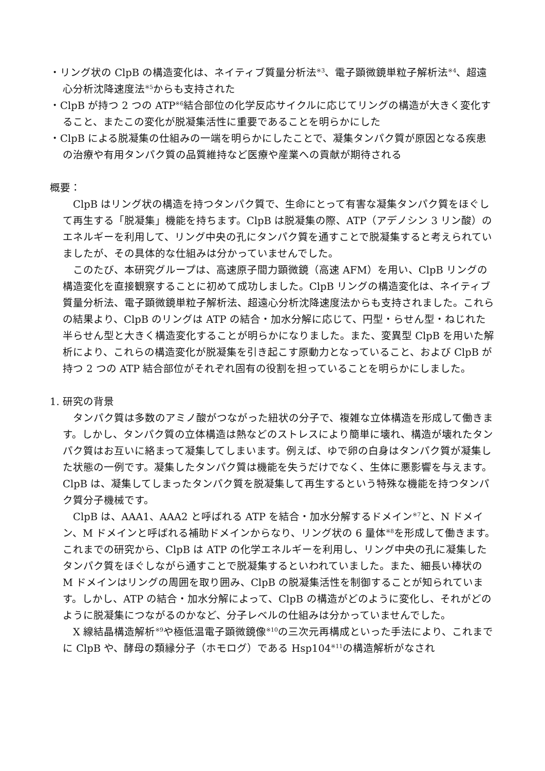・リング状の ClpB の構造変化は、ネイティブ質量分析法<sup>※3</sup>、電子顕微鏡単粒子解析法<sup>※4</sup>、超遠心分析沈降速度法<sup>※5</sup>からも支持された
・ClpB が持つ 2 つの ATP<sup>※6</sup>結合部位の化学反応サイクルに応じてリングの構造が大きく変化すること、またこの変化が脱凝集活性に重要であることを明らかにした
・ClpB による脱凝集の仕組みの一端を明らかにしたことで、凝集タンパク質が原因となる疾患の治療や有用タンパク質の品質維持など医療や産業への貢献が期待される
概要：
ClpB はリング状の構造を持つタンパク質で、生命にとって有害な凝集タンパク質をほぐして再生する「脱凝集」機能を持ちます。ClpB は脱凝集の際、ATP（アデノシン 3 リン酸）のエネルギーを利用して、リング中央の孔にタンパク質を通すことで脱凝集すると考えられていましたが、その具体的な仕組みは分かっていませんでした。
このたび、本研究グループは、高速原子間力顕微鏡（高速 AFM）を用い、ClpB リングの構造変化を直接観察することに初めて成功しました。ClpB リングの構造変化は、ネイティブ質量分析法、電子顕微鏡単粒子解析法、超遠心分析沈降速度法からも支持されました。これらの結果より、ClpB のリングは ATP の結合・加水分解に応じて、円型・らせん型・ねじれた半らせん型と大きく構造変化することが明らかになりました。また、変異型 ClpB を用いた解析により、これらの構造変化が脱凝集を引き起こす原動力となっていること、および ClpB が持つ 2 つの ATP 結合部位がそれぞれ固有の役割を担っていることを明らかにしました。
1. 研究の背景
タンパク質は多数のアミノ酸がつながった紐状の分子で、複雑な立体構造を形成して働きます。しかし、タンパク質の立体構造は熱などのストレスにより簡単に壊れ、構造が壊れたタンパク質はお互いに絡まって凝集してしまいます。例えば、ゆで卵の白身はタンパク質が凝集した状態の一例です。凝集したタンパク質は機能を失うだけでなく、生体に悪影響を与えます。ClpB は、凝集してしまったタンパク質を脱凝集して再生するという特殊な機能を持つタンパク質分子機械です。
ClpB は、AAA1、AAA2 と呼ばれる ATP を結合・加水分解するドメイン<sup>※7</sup>と、N ドメイン、M ドメインと呼ばれる補助ドメインからなり、リング状の 6 量体<sup>※8</sup>を形成して働きます。これまでの研究から、ClpB は ATP の化学エネルギーを利用し、リング中央の孔に凝集したタンパク質をほぐしながら通すことで脱凝集するといわれていました。また、細長い棒状の M ドメインはリングの周囲を取り囲み、ClpB の脱凝集活性を制御することが知られています。しかし、ATP の結合・加水分解によって、ClpB の構造がどのように変化し、それがどのように脱凝集につながるのかなど、分子レベルの仕組みは分かっていませんでした。
X 線結晶構造解析<sup>※9</sup>や極低温電子顕微鏡像<sup>※10</sup>の三次元再構成といった手法により、これまでに ClpB や、酵母の類縁分子（ホモログ）である Hsp104<sup>※11</sup>の構造解析がなされ